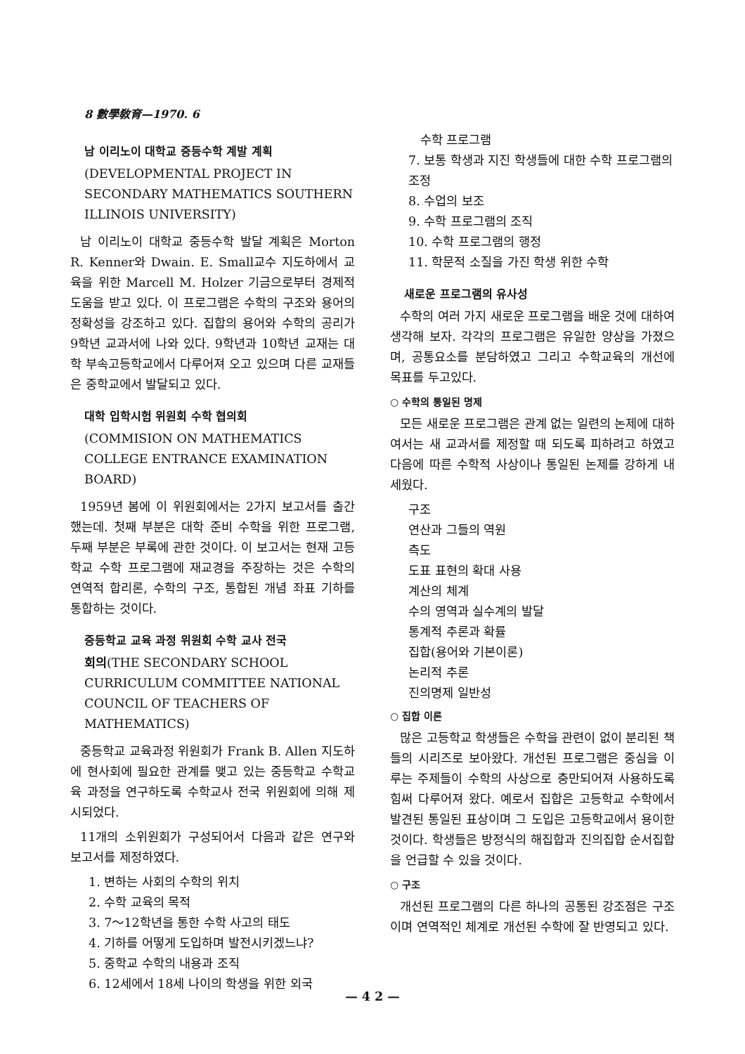8 數學敎育—1970. 6
남 이리노이 대학교 중등수학 계발 계획
(DEVELOPMENTAL PROJECT IN SECONDARY MATHEMATICS SOUTHERN ILLINOIS UNIVERSITY)
남 이리노이 대학교 중등수학 발달 계획은 Morton R. Kenner와 Dwain. E. Small교수 지도하에서 교육을 위한 Marcell M. Holzer 기금으로부터 경제적 도움을 받고 있다. 이 프로그램은 수학의 구조와 용어의 정확성을 강조하고 있다. 집합의 용어와 수학의 공리가 9학년 교과서에 나와 있다. 9학년과 10학년 교재는 대학 부속고등학교에서 다루어져 오고 있으며 다른 교재들은 중학교에서 발달되고 있다.
대학 입학시험 위원회 수학 협의회
(COMMISION ON MATHEMATICS COLLEGE ENTRANCE EXAMINATION BOARD)
1959년 봄에 이 위원회에서는 2가지 보고서를 출간했는데. 첫째 부분은 대학 준비 수학을 위한 프로그램, 두째 부분은 부록에 관한 것이다. 이 보고서는 현재 고등학교 수학 프로그램에 재교경을 주장하는 것은 수학의 연역적 합리론, 수학의 구조, 통합된 개념 좌표 기하를 통합하는 것이다.
중등학교 교육 과정 위원회 수학 교사 전국
회의(THE SECONDARY SCHOOL CURRICULUM COMMITTEE NATIONAL COUNCIL OF TEACHERS OF MATHEMATICS)
중등학교 교육과정 위원회가 Frank B. Allen 지도하에 현사회에 필요한 관계를 맺고 있는 중등학교 수학교육 과정을 연구하도록 수학교사 전국 위원회에 의해 제시되었다.
11개의 소위원회가 구성되어서 다음과 같은 연구와 보고서를 제정하였다.
1. 변하는 사회의 수학의 위치
2. 수학 교육의 목적
3. 7～12학년을 통한 수학 사고의 태도
4. 기하를 어떻게 도입하며 발전시키겠느냐?
5. 중학교 수학의 내용과 조직
6. 12세에서 18세 나이의 학생을 위한 외국
수학 프로그램
7. 보통 학생과 지진 학생들에 대한 수학 프로그램의 조정
8. 수업의 보조
9. 수학 프로그램의 조직
10. 수학 프로그램의 행정
11. 학문적 소질을 가진 학생 위한 수학
새로운 프로그램의 유사성
수학의 여러 가지 새로운 프로그램을 배운 것에 대하여 생각해 보자. 각각의 프로그램은 유일한 양상을 가졌으며, 공통요소를 분담하였고 그리고 수학교육의 개선에 목표를 두고있다.
○ 수학의 통일된 명제
모든 새로운 프로그램은 관계 없는 일련의 논제에 대하여서는 새 교과서를 제정할 때 되도록 피하려고 하였고 다음에 따른 수학적 사상이나 통일된 논제를 강하게 내세웠다.
구조
연산과 그들의 역원
측도
도표 표현의 확대 사용
계산의 체계
수의 영역과 실수계의 발달
통계적 추론과 확률
집합(용어와 기본이론)
논리적 추론
진의명제 일반성
○ 집합 이론
많은 고등학교 학생들은 수학을 관련이 없이 분리된 책들의 시리즈로 보아왔다. 개선된 프로그램은 중심을 이루는 주제들이 수학의 사상으로 충만되어져 사용하도록 힘써 다루어져 왔다. 예로서 집합은 고등학교 수학에서 발견된 통일된 표상이며 그 도입은 고등학교에서 용이한 것이다. 학생들은 방정식의 해집합과 진의집합 순서집합을 언급할 수 있을 것이다.
○ 구조
개선된 프로그램의 다른 하나의 공통된 강조점은 구조이며 연역적인 체계로 개선된 수학에 잘 반영되고 있다.
— 4 2 —